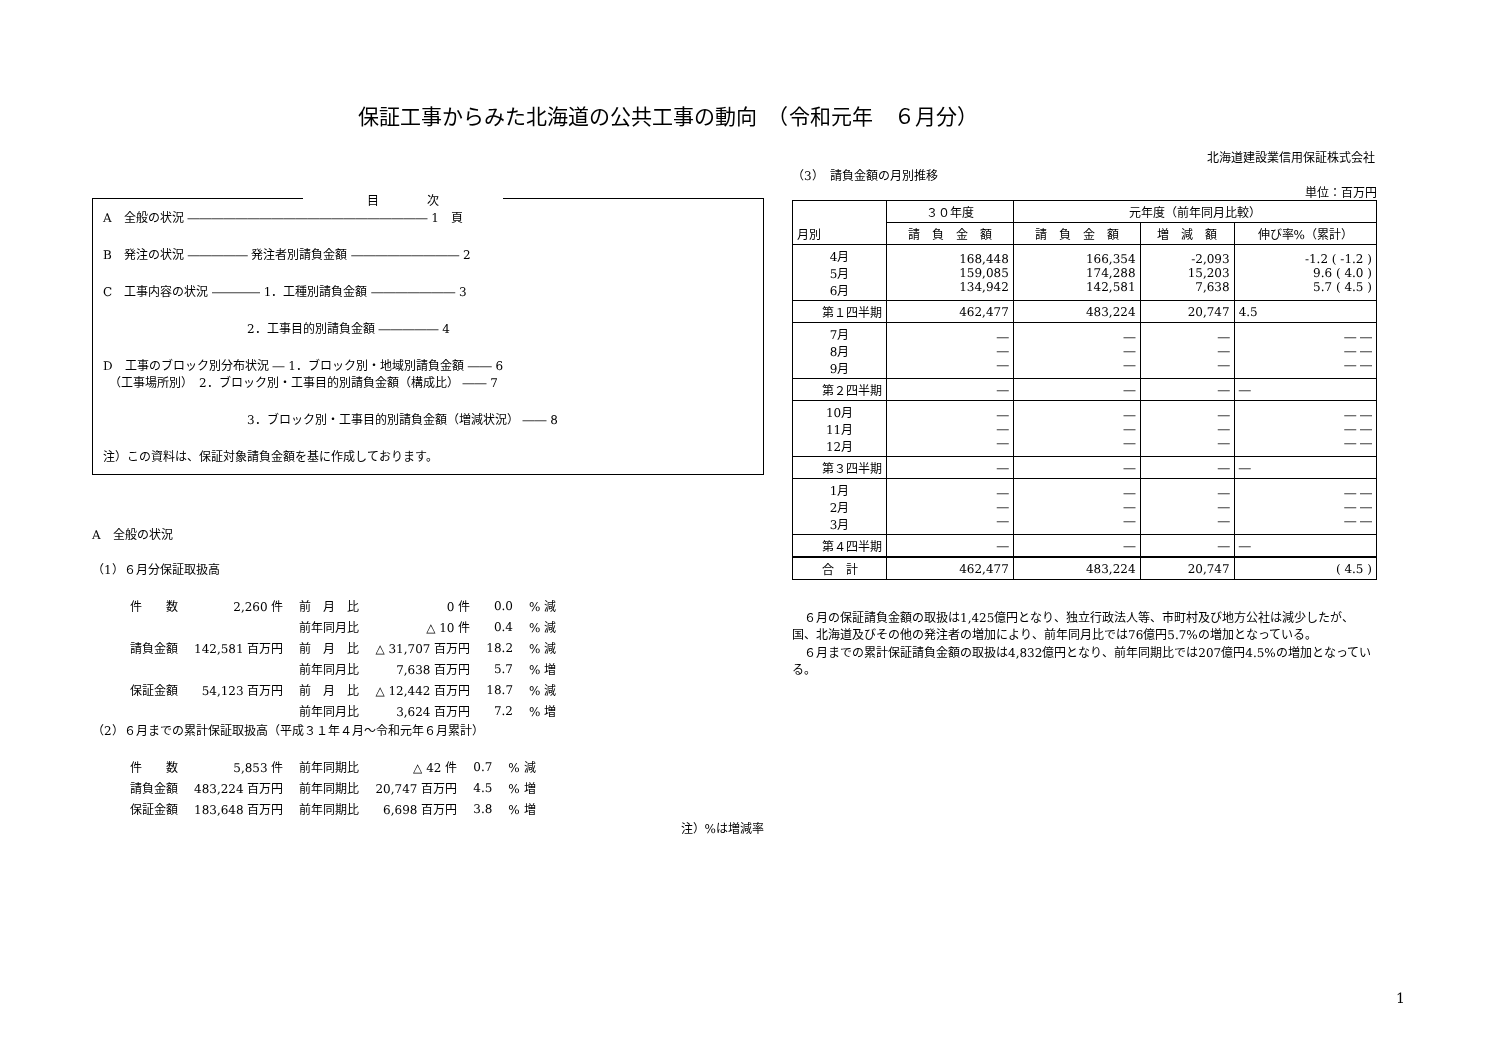保証工事からみた北海道の公共工事の動向　（令和元年　６月分）
北海道建設業信用保証株式会社
目　　　　次
A　全般の状況 ―――――――――――――――――――― 1　頁
B　発注の状況 ――――― 発注者別請負金額 ――――――――― 2
C　工事内容の状況 ―――― 1．工種別請負金額 ――――――― 3
　　　　　　　　　　　　2．工事目的別請負金額 ――――― 4
D　工事のブロック別分布状況 ― 1．ブロック別・地域別請負金額 ―― 6
　（工事場所別）　2．ブロック別・工事目的別請負金額（構成比） ―― 7
　　　　　　　　　　　　3．ブロック別・工事目的別請負金額（増減状況） ―― 8
注）この資料は、保証対象請負金額を基に作成しております。
A　全般の状況
（1）６月分保証取扱高
| 件 数 | 2,260 件 | 前 月 比 | 0 件 | 0.0 | % 減 |
| | | 前年同月比 | △ 10 件 | 0.4 | % 減 |
| 請負金額 | 142,581 百万円 | 前 月 比 | △ 31,707 百万円 | 18.2 | % 減 |
| | | 前年同月比 | 7,638 百万円 | 5.7 | % 増 |
| 保証金額 | 54,123 百万円 | 前 月 比 | △ 12,442 百万円 | 18.7 | % 減 |
| | | 前年同月比 | 3,624 百万円 | 7.2 | % 増 |
（2）６月までの累計保証取扱高（平成３１年４月～令和元年６月累計）
| 件 数 | 5,853 件 | 前年同期比 | △ 42 件 | 0.7 | % 減 |
| 請負金額 | 483,224 百万円 | 前年同期比 | 20,747 百万円 | 4.5 | % 増 |
| 保証金額 | 183,648 百万円 | 前年同期比 | 6,698 百万円 | 3.8 | % 増 |
注）%は増減率
（3）　請負金額の月別推移
単位：百万円
| 月別 | ３０年度 | 元年度（前年同月比較） | | |
| --- | --- | --- | --- | --- |
| | 請 負 金 額 | 請 負 金 額 | 増 減 額 | 伸び率%（累計） |
| 4月 5月 6月 | 168,448 159,085 134,942 | 166,354 174,288 142,581 | -2,093 15,203 7,638 | -1.2 ( -1.2 ) 9.6 ( 4.0 ) 5.7 ( 4.5 ) |
| 第１四半期 | 462,477 | 483,224 | 20,747 | 4.5 |
| 7月 8月 9月 | ― ― ― | ― ― ― | ― ― ― | ― ― ― ― ― ― |
| 第２四半期 | ― | ― | ― | ― |
| 10月 11月 12月 | ― ― ― | ― ― ― | ― ― ― | ― ― ― ― ― ― |
| 第３四半期 | ― | ― | ― | ― |
| 1月 2月 3月 | ― ― ― | ― ― ― | ― ― ― | ― ― ― ― ― ― |
| 第４四半期 | ― | ― | ― | ― |
| 合 計 | 462,477 | 483,224 | 20,747 | ( 4.5 ) |
　６月の保証請負金額の取扱は1,425億円となり、独立行政法人等、市町村及び地方公社は減少したが、国、北海道及びその他の発注者の増加により、前年同月比では76億円5.7%の増加となっている。
　６月までの累計保証請負金額の取扱は4,832億円となり、前年同期比では207億円4.5%の増加となっている。
1